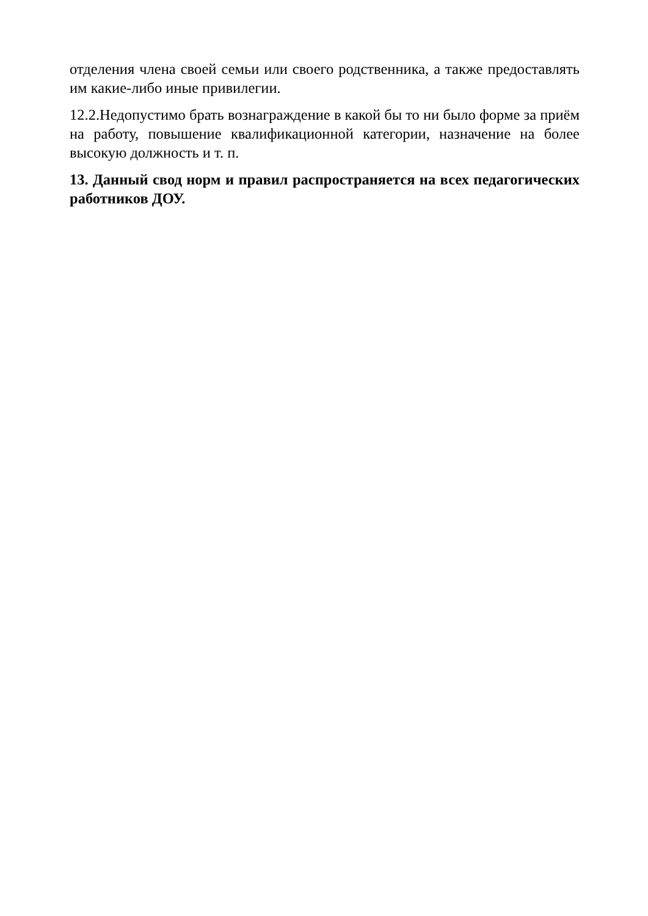отделения члена своей семьи или своего родственника, а также предоставлять им какие-либо иные привилегии.
12.2.Недопустимо брать вознаграждение в какой бы то ни было форме за приём на работу, повышение квалификационной категории, назначение на более высокую должность и т. п.
13. Данный свод норм и правил распространяется на всех педагогических работников ДОУ.